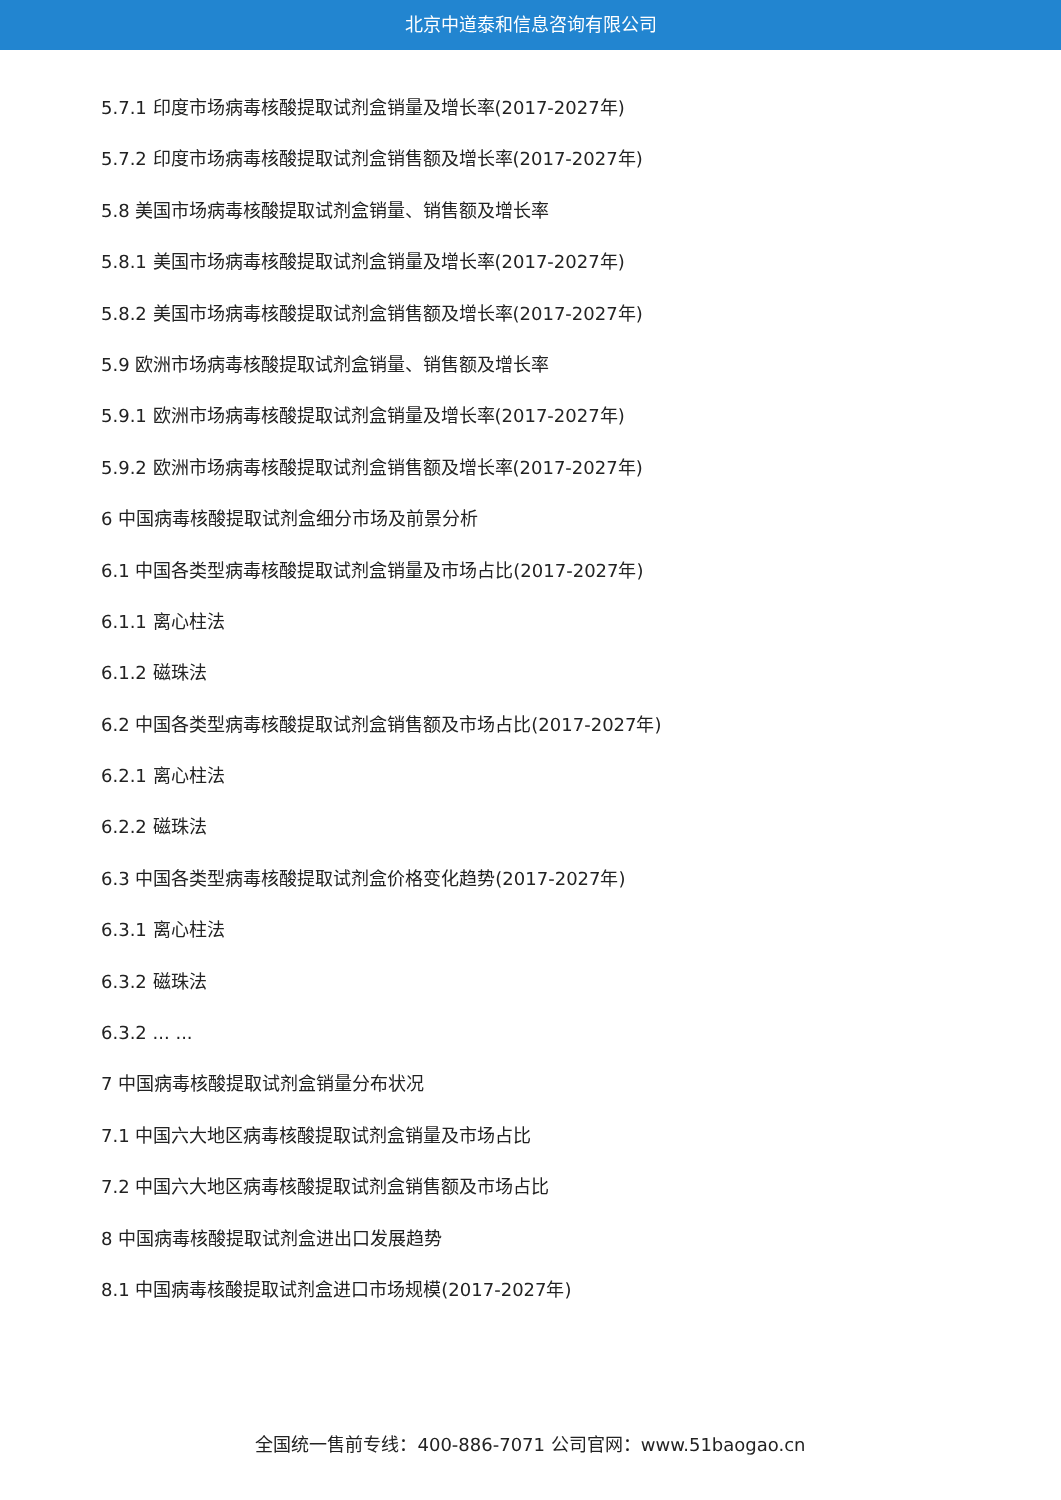北京中道泰和信息咨询有限公司
5.7.1 印度市场病毒核酸提取试剂盒销量及增长率(2017-2027年)
5.7.2 印度市场病毒核酸提取试剂盒销售额及增长率(2017-2027年)
5.8 美国市场病毒核酸提取试剂盒销量、销售额及增长率
5.8.1 美国市场病毒核酸提取试剂盒销量及增长率(2017-2027年)
5.8.2 美国市场病毒核酸提取试剂盒销售额及增长率(2017-2027年)
5.9 欧洲市场病毒核酸提取试剂盒销量、销售额及增长率
5.9.1 欧洲市场病毒核酸提取试剂盒销量及增长率(2017-2027年)
5.9.2 欧洲市场病毒核酸提取试剂盒销售额及增长率(2017-2027年)
6 中国病毒核酸提取试剂盒细分市场及前景分析
6.1 中国各类型病毒核酸提取试剂盒销量及市场占比(2017-2027年)
6.1.1 离心柱法
6.1.2 磁珠法
6.2 中国各类型病毒核酸提取试剂盒销售额及市场占比(2017-2027年)
6.2.1 离心柱法
6.2.2 磁珠法
6.3 中国各类型病毒核酸提取试剂盒价格变化趋势(2017-2027年)
6.3.1 离心柱法
6.3.2 磁珠法
6.3.2 ... ...
7 中国病毒核酸提取试剂盒销量分布状况
7.1 中国六大地区病毒核酸提取试剂盒销量及市场占比
7.2 中国六大地区病毒核酸提取试剂盒销售额及市场占比
8 中国病毒核酸提取试剂盒进出口发展趋势
8.1 中国病毒核酸提取试剂盒进口市场规模(2017-2027年)
全国统一售前专线：400-886-7071 公司官网：www.51baogao.cn